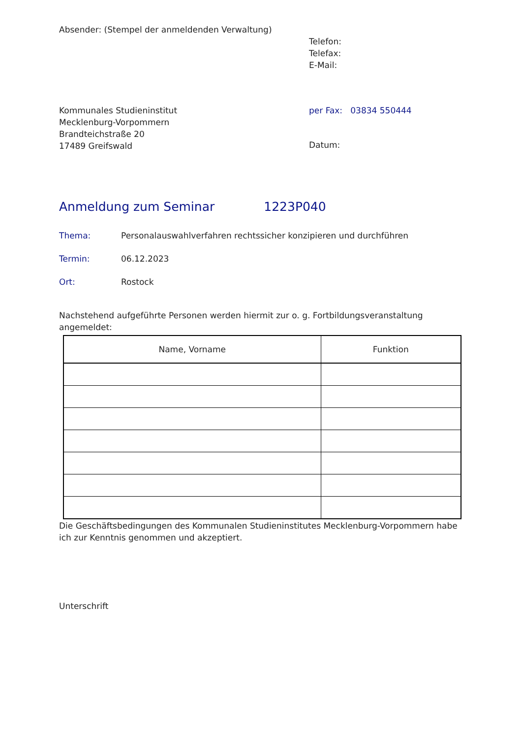Absender: (Stempel der anmeldenden Verwaltung)
Telefon:
Telefax:
E-Mail:
Kommunales Studieninstitut
Mecklenburg-Vorpommern
Brandteichstraße 20
17489 Greifswald
per Fax: 03834 550444
Datum:
Anmeldung zum Seminar 1223P040
Thema: Personalauswahlverfahren rechtssicher konzipieren und durchführen
Termin: 06.12.2023
Ort: Rostock
Nachstehend aufgeführte Personen werden hiermit zur o. g. Fortbildungsveranstaltung angemeldet:
| Name, Vorname | Funktion |
| --- | --- |
Die Geschäftsbedingungen des Kommunalen Studieninstitutes Mecklenburg-Vorpommern habe ich zur Kenntnis genommen und akzeptiert.
Unterschrift